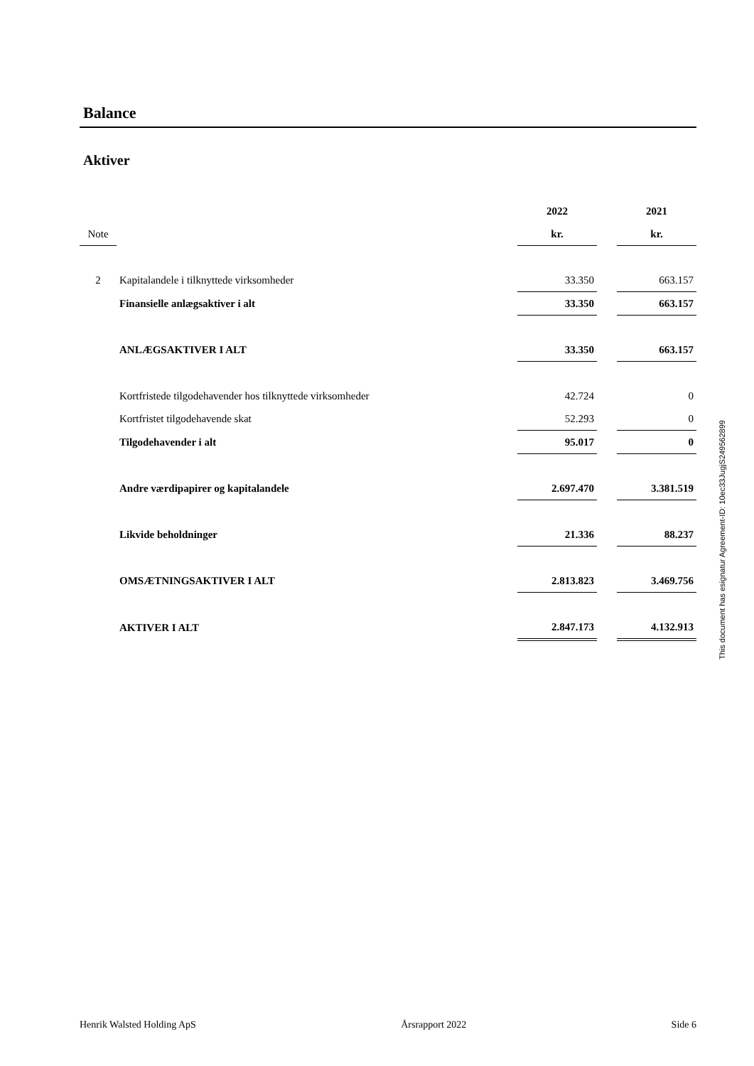Balance
Aktiver
| | | 2022 | | 2021 |
| --- | --- | --- | --- | --- |
| Note | | kr. | | kr. |
| 2 | Kapitalandele i tilknyttede virksomheder | 33.350 | | 663.157 |
| | Finansielle anlægsaktiver i alt | 33.350 | | 663.157 |
| | ANLÆGSAKTIVER I ALT | 33.350 | | 663.157 |
| | Kortfristede tilgodehavender hos tilknyttede virksomheder | 42.724 | | 0 |
| | Kortfristet tilgodehavende skat | 52.293 | | 0 |
| | Tilgodehavender i alt | 95.017 | | 0 |
| | Andre værdipapirer og kapitalandele | 2.697.470 | | 3.381.519 |
| | Likvide beholdninger | 21.336 | | 88.237 |
| | OMSÆTNINGSAKTIVER I ALT | 2.813.823 | | 3.469.756 |
| | AKTIVER I ALT | 2.847.173 | | 4.132.913 |
This document has esignatur Agreement-ID: 10ec33JugjS249562899
Henrik Walsted Holding ApS Årsrapport 2022 Side 6